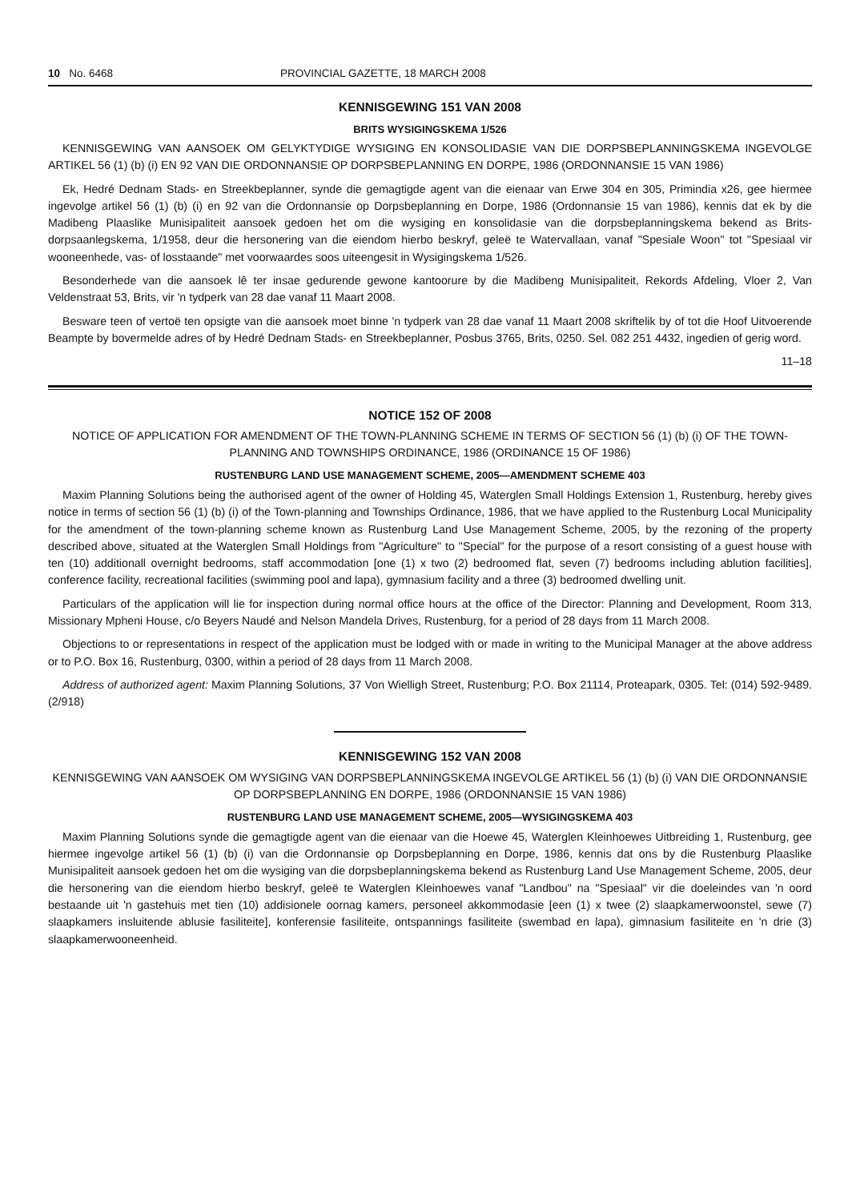10 No. 6468 PROVINCIAL GAZETTE, 18 MARCH 2008
KENNISGEWING 151 VAN 2008
BRITS WYSIGINGSKEMA 1/526
KENNISGEWING VAN AANSOEK OM GELYKTYDIGE WYSIGING EN KONSOLIDASIE VAN DIE DORPSBEPLANNINGSKEMA INGEVOLGE ARTIKEL 56 (1) (b) (i) EN 92 VAN DIE ORDONNANSIE OP DORPSBEPLANNING EN DORPE, 1986 (ORDONNANSIE 15 VAN 1986)
Ek, Hedré Dednam Stads- en Streekbeplanner, synde die gemagtigde agent van die eienaar van Erwe 304 en 305, Primindia x26, gee hiermee ingevolge artikel 56 (1) (b) (i) en 92 van die Ordonnansie op Dorpsbeplanning en Dorpe, 1986 (Ordonnansie 15 van 1986), kennis dat ek by die Madibeng Plaaslike Munisipaliteit aansoek gedoen het om die wysiging en konsolidasie van die dorpsbeplanningskema bekend as Brits-dorpsaanlegskema, 1/1958, deur die hersonering van die eiendom hierbo beskryf, geleë te Watervallaan, vanaf "Spesiale Woon" tot "Spesiaal vir wooneenhede, vas- of losstaande" met voorwaardes soos uiteengesit in Wysigingskema 1/526.
Besonderhede van die aansoek lê ter insae gedurende gewone kantoorure by die Madibeng Munisipaliteit, Rekords Afdeling, Vloer 2, Van Veldenstraat 53, Brits, vir 'n tydperk van 28 dae vanaf 11 Maart 2008.
Besware teen of vertoë ten opsigte van die aansoek moet binne 'n tydperk van 28 dae vanaf 11 Maart 2008 skriftelik by of tot die Hoof Uitvoerende Beampte by bovermelde adres of by Hedré Dednam Stads- en Streekbeplanner, Posbus 3765, Brits, 0250. Sel. 082 251 4432, ingedien of gerig word.
11–18
NOTICE 152 OF 2008
NOTICE OF APPLICATION FOR AMENDMENT OF THE TOWN-PLANNING SCHEME IN TERMS OF SECTION 56 (1) (b) (i) OF THE TOWN-PLANNING AND TOWNSHIPS ORDINANCE, 1986 (ORDINANCE 15 OF 1986)
RUSTENBURG LAND USE MANAGEMENT SCHEME, 2005—AMENDMENT SCHEME 403
Maxim Planning Solutions being the authorised agent of the owner of Holding 45, Waterglen Small Holdings Extension 1, Rustenburg, hereby gives notice in terms of section 56 (1) (b) (i) of the Town-planning and Townships Ordinance, 1986, that we have applied to the Rustenburg Local Municipality for the amendment of the town-planning scheme known as Rustenburg Land Use Management Scheme, 2005, by the rezoning of the property described above, situated at the Waterglen Small Holdings from "Agriculture" to "Special" for the purpose of a resort consisting of a guest house with ten (10) additionall overnight bedrooms, staff accommodation [one (1) x two (2) bedroomed flat, seven (7) bedrooms including ablution facilities], conference facility, recreational facilities (swimming pool and lapa), gymnasium facility and a three (3) bedroomed dwelling unit.
Particulars of the application will lie for inspection during normal office hours at the office of the Director: Planning and Development, Room 313, Missionary Mpheni House, c/o Beyers Naudé and Nelson Mandela Drives, Rustenburg, for a period of 28 days from 11 March 2008.
Objections to or representations in respect of the application must be lodged with or made in writing to the Municipal Manager at the above address or to P.O. Box 16, Rustenburg, 0300, within a period of 28 days from 11 March 2008.
Address of authorized agent: Maxim Planning Solutions, 37 Von Wielligh Street, Rustenburg; P.O. Box 21114, Proteapark, 0305. Tel: (014) 592-9489. (2/918)
KENNISGEWING 152 VAN 2008
KENNISGEWING VAN AANSOEK OM WYSIGING VAN DORPSBEPLANNINGSKEMA INGEVOLGE ARTIKEL 56 (1) (b) (i) VAN DIE ORDONNANSIE OP DORPSBEPLANNING EN DORPE, 1986 (ORDONNANSIE 15 VAN 1986)
RUSTENBURG LAND USE MANAGEMENT SCHEME, 2005—WYSIGINGSKEMA 403
Maxim Planning Solutions synde die gemagtigde agent van die eienaar van die Hoewe 45, Waterglen Kleinhoewes Uitbreiding 1, Rustenburg, gee hiermee ingevolge artikel 56 (1) (b) (i) van die Ordonnansie op Dorpsbeplanning en Dorpe, 1986, kennis dat ons by die Rustenburg Plaaslike Munisipaliteit aansoek gedoen het om die wysiging van die dorpsbeplanningskema bekend as Rustenburg Land Use Management Scheme, 2005, deur die hersonering van die eiendom hierbo beskryf, geleë te Waterglen Kleinhoewes vanaf "Landbou" na "Spesiaal" vir die doeleindes van 'n oord bestaande uit 'n gastehuis met tien (10) addisionele oornag kamers, personeel akkommodasie [een (1) x twee (2) slaapkamerwoonstel, sewe (7) slaapkamers insluitende ablusie fasiliteite], konferensie fasiliteite, ontspannings fasiliteite (swembad en lapa), gimnasium fasiliteite en 'n drie (3) slaapkamerwooneenheid.